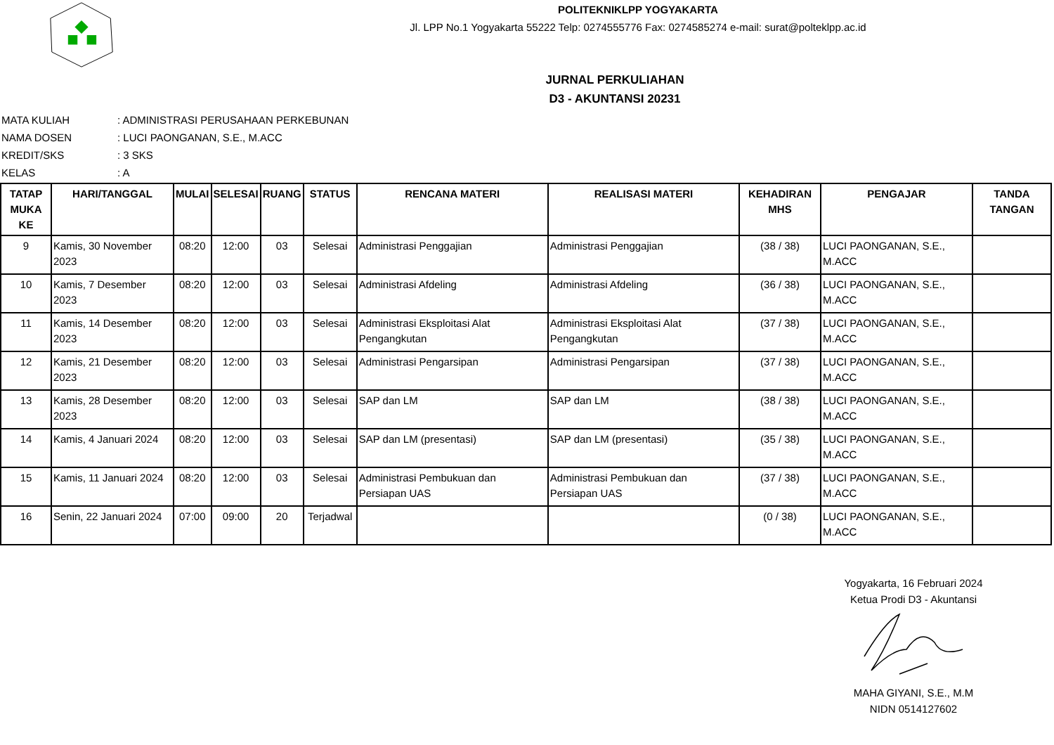POLITEKNIKLPP YOGYAKARTA
Jl. LPP No.1 Yogyakarta 55222 Telp: 0274555776 Fax: 0274585274 e-mail: surat@polteklpp.ac.id
JURNAL PERKULIAHAN
D3 - AKUNTANSI 20231
MATA KULIAH: ADMINISTRASI PERUSAHAAN PERKEBUNAN
NAMA DOSEN: LUCI PAONGANAN, S.E., M.ACC
KREDIT/SKS: 3 SKS
KELAS: A
| TATAP MUKA KE | HARI/TANGGAL | MULAI | SELESAI | RUANG | STATUS | RENCANA MATERI | REALISASI MATERI | KEHADIRAN MHS | PENGAJAR | TANDA TANGAN |
| --- | --- | --- | --- | --- | --- | --- | --- | --- | --- | --- |
| 9 | Kamis, 30 November 2023 | 08:20 | 12:00 | 03 | Selesai | Administrasi Penggajian | Administrasi Penggajian | (38 / 38) | LUCI PAONGANAN, S.E., M.ACC | |
| 10 | Kamis, 7 Desember 2023 | 08:20 | 12:00 | 03 | Selesai | Administrasi Afdeling | Administrasi Afdeling | (36 / 38) | LUCI PAONGANAN, S.E., M.ACC | |
| 11 | Kamis, 14 Desember 2023 | 08:20 | 12:00 | 03 | Selesai | Administrasi Eksploitasi Alat Pengangkutan | Administrasi Eksploitasi Alat Pengangkutan | (37 / 38) | LUCI PAONGANAN, S.E., M.ACC | |
| 12 | Kamis, 21 Desember 2023 | 08:20 | 12:00 | 03 | Selesai | Administrasi Pengarsipan | Administrasi Pengarsipan | (37 / 38) | LUCI PAONGANAN, S.E., M.ACC | |
| 13 | Kamis, 28 Desember 2023 | 08:20 | 12:00 | 03 | Selesai | SAP dan LM | SAP dan LM | (38 / 38) | LUCI PAONGANAN, S.E., M.ACC | |
| 14 | Kamis, 4 Januari 2024 | 08:20 | 12:00 | 03 | Selesai | SAP dan LM (presentasi) | SAP dan LM (presentasi) | (35 / 38) | LUCI PAONGANAN, S.E., M.ACC | |
| 15 | Kamis, 11 Januari 2024 | 08:20 | 12:00 | 03 | Selesai | Administrasi Pembukuan dan Persiapan UAS | Administrasi Pembukuan dan Persiapan UAS | (37 / 38) | LUCI PAONGANAN, S.E., M.ACC | |
| 16 | Senin, 22 Januari 2024 | 07:00 | 09:00 | 20 | Terjadwal | | | (0 / 38) | LUCI PAONGANAN, S.E., M.ACC | |
Yogyakarta, 16 Februari 2024
Ketua Prodi D3 - Akuntansi
MAHA GIYANI, S.E., M.M
NIDN 0514127602